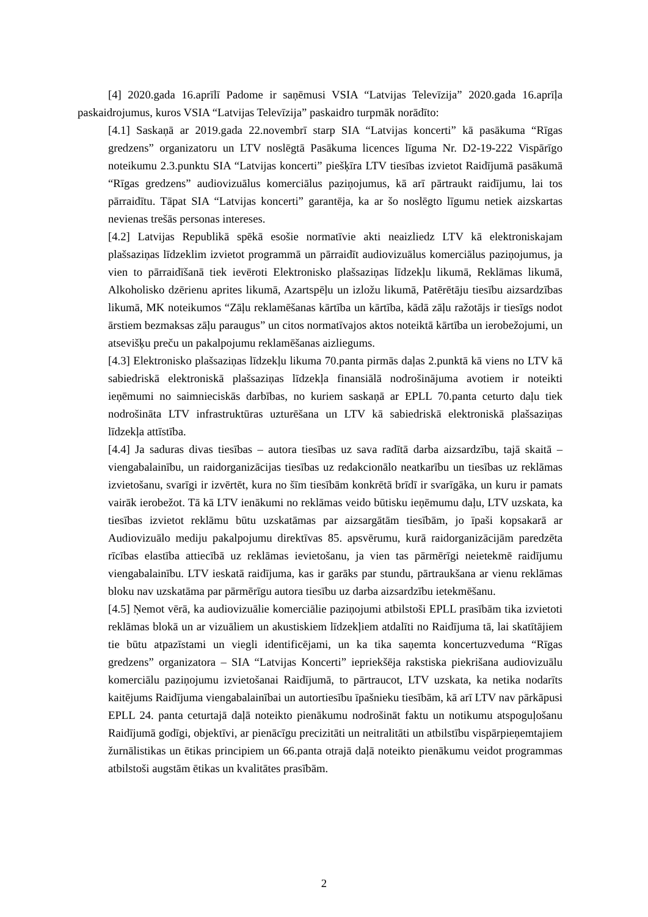[4] 2020.gada 16.aprīlī Padome ir saņēmusi VSIA “Latvijas Televīzija” 2020.gada 16.aprīļa paskaidrojumus, kuros VSIA “Latvijas Televīzija” paskaidro turpmāk norādīto:
[4.1] Saskaņā ar 2019.gada 22.novembrī starp SIA “Latvijas koncerti” kā pasākuma “Rīgas gredzens” organizatoru un LTV noslēgtā Pasākuma licences līguma Nr. D2-19-222 Vispārīgo noteikumu 2.3.punktu SIA “Latvijas koncerti” piešķīra LTV tiesības izvietot Raidījumā pasākumā “Rīgas gredzens” audiovizuālus komerciālus paziņojumus, kā arī pārtraukt raidījumu, lai tos pārraidītu. Tāpat SIA “Latvijas koncerti” garantēja, ka ar šo noslēgto līgumu netiek aizskartas nevienas trešās personas intereses.
[4.2] Latvijas Republikā spēkā esošie normatīvie akti neaizliedz LTV kā elektroniskajam plašsaziņas līdzeklim izvietot programmā un pārraidīt audiovizuālus komerciālus paziņojumus, ja vien to pārraidīšanā tiek ievēroti Elektronisko plašsaziņas līdzekļu likumā, Reklāmas likumā, Alkoholisko dzērienu aprites likumā, Azartspēļu un izložu likumā, Patērētāju tiesību aizsardzības likumā, MK noteikumos “Zāļu reklamēšanas kārtība un kārtība, kādā zāļu ražotājs ir tiesīgs nodot ārstiem bezmaksas zāļu paraugus” un citos normatīvajos aktos noteiktā kārtība un ierobežojumi, un atsevišķu preču un pakalpojumu reklamēšanas aizliegums.
[4.3] Elektronisko plašsaziņas līdzekļu likuma 70.panta pirmās daļas 2.punktā kā viens no LTV kā sabiedriskā elektroniskā plašsaziņas līdzekļa finansiālā nodrošinājuma avotiem ir noteikti ieņēmumi no saimnieciskās darbības, no kuriem saskaņā ar EPLL 70.panta ceturto daļu tiek nodrošināta LTV infrastruktūras uzturēšana un LTV kā sabiedriskā elektroniskā plašsaziņas līdzekļa attīstība.
[4.4] Ja saduras divas tiesības – autora tiesības uz sava radītā darba aizsardzību, tajā skaitā – viengabalainību, un raidorganizācijas tiesības uz redakcionālo neatkarību un tiesības uz reklāmas izvietošanu, svarīgi ir izvērtēt, kura no šīm tiesībām konkrētā brīdī ir svarīgāka, un kuru ir pamats vairāk ierobežot. Tā kā LTV ienākumi no reklāmas veido būtisku ieņēmumu daļu, LTV uzskata, ka tiesības izvietot reklāmu būtu uzskatāmas par aizsargātām tiesībām, jo īpaši kopsakarā ar Audiovizuālo mediju pakalpojumu direktīvas 85. apsvērumu, kurā raidorganizācijām paredzēta rīcības elastība attiecībā uz reklāmas ievietošanu, ja vien tas pārmērīgi neietekmē raidījumu viengabalainību. LTV ieskatā raidījuma, kas ir garāks par stundu, pārtraukšana ar vienu reklāmas bloku nav uzskatāma par pārmērīgu autora tiesību uz darba aizsardzību ietekmēšanu.
[4.5] Ņemot vērā, ka audiovizuālie komerciālie paziņojumi atbilstoši EPLL prasībām tika izvietoti reklāmas blokā un ar vizuāliem un akustiskiem līdzekļiem atdalīti no Raidījuma tā, lai skatītājiem tie būtu atpazīstami un viegli identificējami, un ka tika saņemta koncertuzveduma “Rīgas gredzens” organizatora – SIA “Latvijas Koncerti” iepriekšēja rakstiska piekrišana audiovizuālu komerciālu paziņojumu izvietošanai Raidījumā, to pārtraucot, LTV uzskata, ka netika nodarīts kaitējums Raidījuma viengabalainībai un autortiesību īpašnieku tiesībām, kā arī LTV nav pārkāpusi EPLL 24. panta ceturtajā daļā noteikto pienākumu nodrošināt faktu un notikumu atspoguļošanu Raidījumā godīgi, objektīvi, ar pienācīgu precizitāti un neitralitāti un atbilstību vispārpieņemtajiem žurnālistikas un ētikas principiem un 66.panta otrajā daļā noteikto pienākumu veidot programmas atbilstoši augstām ētikas un kvalitātes prasībām.
2